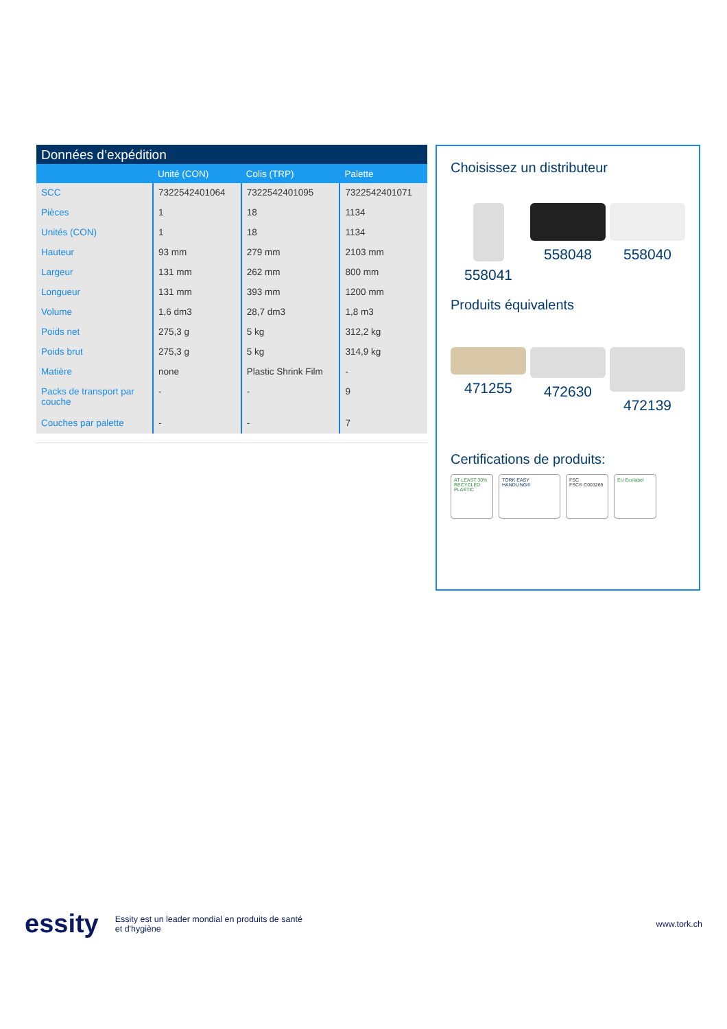Données d’expédition
| | Unité (CON) | Colis (TRP) | Palette |
| --- | --- | --- | --- |
| SCC | 7322542401064 | 7322542401095 | 7322542401071 |
| Pièces | 1 | 18 | 1134 |
| Unités (CON) | 1 | 18 | 1134 |
| Hauteur | 93 mm | 279 mm | 2103 mm |
| Largeur | 131 mm | 262 mm | 800 mm |
| Longueur | 131 mm | 393 mm | 1200 mm |
| Volume | 1,6 dm3 | 28,7 dm3 | 1,8 m3 |
| Poids net | 275,3 g | 5 kg | 312,2 kg |
| Poids brut | 275,3 g | 5 kg | 314,9 kg |
| Matière | none | Plastic Shrink Film | - |
| Packs de transport par couche | - | - | 9 |
| Couches par palette | - | - | 7 |
Choisissez un distributeur
558041 558048 558040
Produits équivalents
471255 472630 472139
Certifications de produits:
AT LEAST 30% RECYCLED PLASTIC
TORK EASY HANDLING® FSC
FSC® C003265
EU Ecolabel
essity Essity est un leader mondial en produits de santé
et d'hygiène www.tork.ch